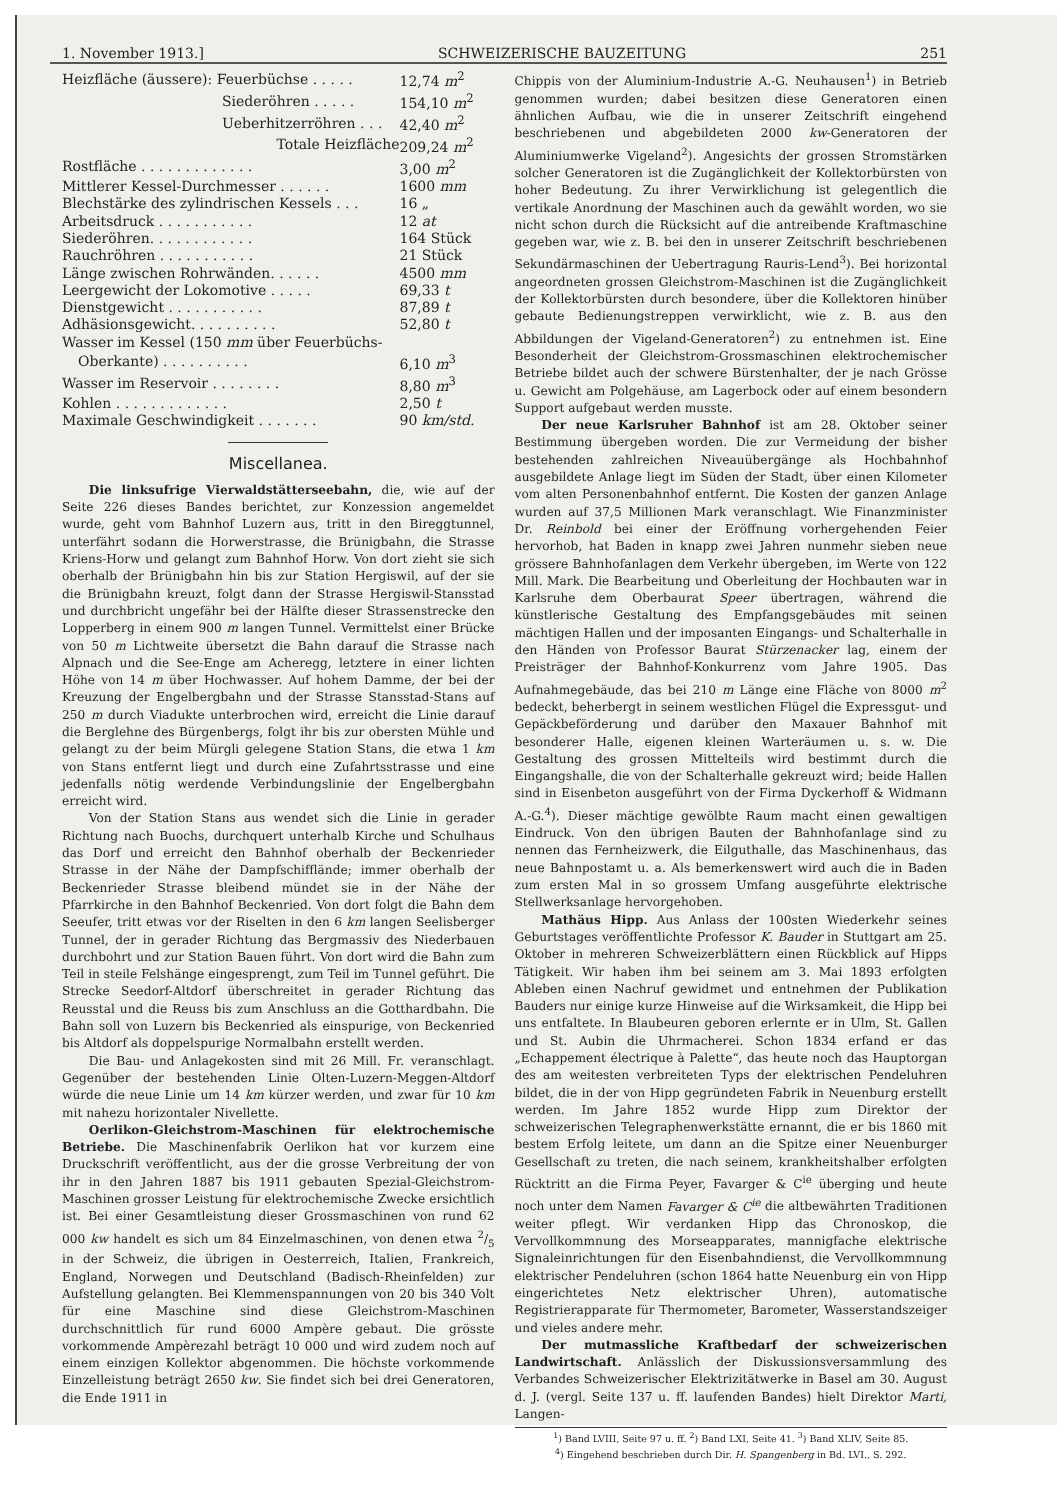1. November 1913.] SCHWEIZERISCHE BAUZEITUNG 251
| Heizfläche (äussere): Feuerbüchse . . . . . | 12,74 m<sup>2</sup> |
| Siederöhren . . . . . | 154,10 m<sup>2</sup> |
| Ueberhitzerröhren . . . | 42,40 m<sup>2</sup> |
| Totale Heizfläche | 209,24 m<sup>2</sup> |
| Rostfläche . . . . . . . . . . . . . | 3,00 m<sup>2</sup> |
| Mittlerer Kessel-Durchmesser . . . . . . | 1600 mm |
| Blechstärke des zylindrischen Kessels . . . | 16 „ |
| Arbeitsdruck . . . . . . . . . . . | 12 at |
| Siederöhren. . . . . . . . . . . . | 164 Stück |
| Rauchröhren . . . . . . . . . . . | 21 Stück |
| Länge zwischen Rohrwänden. . . . . . | 4500 mm |
| Leergewicht der Lokomotive . . . . . | 69,33 t |
| Dienstgewicht . . . . . . . . . . . | 87,89 t |
| Adhäsionsgewicht. . . . . . . . . . | 52,80 t |
| Wasser im Kessel (150 mm über Feuerbüchs- | |
| Oberkante) . . . . . . . . . . | 6,10 m<sup>3</sup> |
| Wasser im Reservoir . . . . . . . . | 8,80 m<sup>3</sup> |
| Kohlen . . . . . . . . . . . . . | 2,50 t |
| Maximale Geschwindigkeit . . . . . . . | 90 km/std. |
Miscellanea.
Die linksufrige Vierwaldstätterseebahn, die, wie auf der Seite 226 dieses Bandes berichtet, zur Konzession angemeldet wurde, geht vom Bahnhof Luzern aus, tritt in den Bireggtunnel, unterfährt sodann die Horwerstrasse, die Brünigbahn, die Strasse Kriens-Horw und gelangt zum Bahnhof Horw. Von dort zieht sie sich oberhalb der Brünigbahn hin bis zur Station Hergiswil, auf der sie die Brünigbahn kreuzt, folgt dann der Strasse Hergiswil-Stansstad und durchbricht ungefähr bei der Hälfte dieser Strassenstrecke den Lopperberg in einem 900 m langen Tunnel. Vermittelst einer Brücke von 50 m Lichtweite übersetzt die Bahn darauf die Strasse nach Alpnach und die See-Enge am Acheregg, letztere in einer lichten Höhe von 14 m über Hochwasser. Auf hohem Damme, der bei der Kreuzung der Engelbergbahn und der Strasse Stansstad-Stans auf 250 m durch Viadukte unterbrochen wird, erreicht die Linie darauf die Berglehne des Bürgenbergs, folgt ihr bis zur obersten Mühle und gelangt zu der beim Mürgli gelegene Station Stans, die etwa 1 km von Stans entfernt liegt und durch eine Zufahrtsstrasse und eine jedenfalls nötig werdende Verbindungslinie der Engelbergbahn erreicht wird.
Von der Station Stans aus wendet sich die Linie in gerader Richtung nach Buochs, durchquert unterhalb Kirche und Schulhaus das Dorf und erreicht den Bahnhof oberhalb der Beckenrieder Strasse in der Nähe der Dampfschifflände; immer oberhalb der Beckenrieder Strasse bleibend mündet sie in der Nähe der Pfarrkirche in den Bahnhof Beckenried. Von dort folgt die Bahn dem Seeufer, tritt etwas vor der Riselten in den 6 km langen Seelisberger Tunnel, der in gerader Richtung das Bergmassiv des Niederbauen durchbohrt und zur Station Bauen führt. Von dort wird die Bahn zum Teil in steile Felshänge eingesprengt, zum Teil im Tunnel geführt. Die Strecke Seedorf-Altdorf überschreitet in gerader Richtung das Reusstal und die Reuss bis zum Anschluss an die Gotthardbahn. Die Bahn soll von Luzern bis Beckenried als einspurige, von Beckenried bis Altdorf als doppelspurige Normalbahn erstellt werden.
Die Bau- und Anlagekosten sind mit 26 Mill. Fr. veranschlagt. Gegenüber der bestehenden Linie Olten-Luzern-Meggen-Altdorf würde die neue Linie um 14 km kürzer werden, und zwar für 10 km mit nahezu horizontaler Nivellette.
Oerlikon-Gleichstrom-Maschinen für elektrochemische Betriebe. Die Maschinenfabrik Oerlikon hat vor kurzem eine Druckschrift veröffentlicht, aus der die grosse Verbreitung der von ihr in den Jahren 1887 bis 1911 gebauten Spezial-Gleichstrom-Maschinen grosser Leistung für elektrochemische Zwecke ersichtlich ist. Bei einer Gesamtleistung dieser Grossmaschinen von rund 62 000 kw handelt es sich um 84 Einzelmaschinen, von denen etwa 2/5 in der Schweiz, die übrigen in Oesterreich, Italien, Frankreich, England, Norwegen und Deutschland (Badisch-Rheinfelden) zur Aufstellung gelangten. Bei Klemmenspannungen von 20 bis 340 Volt für eine Maschine sind diese Gleichstrom-Maschinen durchschnittlich für rund 6000 Ampère gebaut. Die grösste vorkommende Ampèrezahl beträgt 10 000 und wird zudem noch auf einem einzigen Kollektor abgenommen. Die höchste vorkommende Einzelleistung beträgt 2650 kw. Sie findet sich bei drei Generatoren, die Ende 1911 in
Chippis von der Aluminium-Industrie A.-G. Neuhausen<sup>1</sup>) in Betrieb genommen wurden; dabei besitzen diese Generatoren einen ähnlichen Aufbau, wie die in unserer Zeitschrift eingehend beschriebenen und abgebildeten 2000 kw-Generatoren der Aluminiumwerke Vigeland<sup>2</sup>). Angesichts der grossen Stromstärken solcher Generatoren ist die Zugänglichkeit der Kollektorbürsten von hoher Bedeutung. Zu ihrer Verwirklichung ist gelegentlich die vertikale Anordnung der Maschinen auch da gewählt worden, wo sie nicht schon durch die Rücksicht auf die antreibende Kraftmaschine gegeben war, wie z. B. bei den in unserer Zeitschrift beschriebenen Sekundärmaschinen der Uebertragung Rauris-Lend<sup>3</sup>). Bei horizontal angeordneten grossen Gleichstrom-Maschinen ist die Zugänglichkeit der Kollektorbürsten durch besondere, über die Kollektoren hinüber gebaute Bedienungstreppen verwirklicht, wie z. B. aus den Abbildungen der Vigeland-Generatoren<sup>2</sup>) zu entnehmen ist. Eine Besonderheit der Gleichstrom-Grossmaschinen elektrochemischer Betriebe bildet auch der schwere Bürstenhalter, der je nach Grösse u. Gewicht am Polgehäuse, am Lagerbock oder auf einem besondern Support aufgebaut werden musste.
Der neue Karlsruher Bahnhof ist am 28. Oktober seiner Bestimmung übergeben worden. Die zur Vermeidung der bisher bestehenden zahlreichen Niveauübergänge als Hochbahnhof ausgebildete Anlage liegt im Süden der Stadt, über einen Kilometer vom alten Personenbahnhof entfernt. Die Kosten der ganzen Anlage wurden auf 37,5 Millionen Mark veranschlagt. Wie Finanzminister Dr. Reinbold bei einer der Eröffnung vorhergehenden Feier hervorhob, hat Baden in knapp zwei Jahren nunmehr sieben neue grössere Bahnhofanlagen dem Verkehr übergeben, im Werte von 122 Mill. Mark. Die Bearbeitung und Oberleitung der Hochbauten war in Karlsruhe dem Oberbaurat Speer übertragen, während die künstlerische Gestaltung des Empfangsgebäudes mit seinen mächtigen Hallen und der imposanten Eingangs- und Schalterhalle in den Händen von Professor Baurat Stürzenacker lag, einem der Preisträger der Bahnhof-Konkurrenz vom Jahre 1905. Das Aufnahmegebäude, das bei 210 m Länge eine Fläche von 8000 m<sup>2</sup> bedeckt, beherbergt in seinem westlichen Flügel die Expressgut- und Gepäckbeförderung und darüber den Maxauer Bahnhof mit besonderer Halle, eigenen kleinen Warteräumen u. s. w. Die Gestaltung des grossen Mittelteils wird bestimmt durch die Eingangshalle, die von der Schalterhalle gekreuzt wird; beide Hallen sind in Eisenbeton ausgeführt von der Firma Dyckerhoff & Widmann A.-G.<sup>4</sup>). Dieser mächtige gewölbte Raum macht einen gewaltigen Eindruck. Von den übrigen Bauten der Bahnhofanlage sind zu nennen das Fernheizwerk, die Eilguthalle, das Maschinenhaus, das neue Bahnpostamt u. a. Als bemerkenswert wird auch die in Baden zum ersten Mal in so grossem Umfang ausgeführte elektrische Stellwerksanlage hervorgehoben.
Mathäus Hipp. Aus Anlass der 100sten Wiederkehr seines Geburtstages veröffentlichte Professor K. Bauder in Stuttgart am 25. Oktober in mehreren Schweizerblättern einen Rückblick auf Hipps Tätigkeit. Wir haben ihm bei seinem am 3. Mai 1893 erfolgten Ableben einen Nachruf gewidmet und entnehmen der Publikation Bauders nur einige kurze Hinweise auf die Wirksamkeit, die Hipp bei uns entfaltete. In Blaubeuren geboren erlernte er in Ulm, St. Gallen und St. Aubin die Uhrmacherei. Schon 1834 erfand er das „Echappement électrique à Palette“, das heute noch das Hauptorgan des am weitesten verbreiteten Typs der elektrischen Pendeluhren bildet, die in der von Hipp gegründeten Fabrik in Neuenburg erstellt werden. Im Jahre 1852 wurde Hipp zum Direktor der schweizerischen Telegraphenwerkstätte ernannt, die er bis 1860 mit bestem Erfolg leitete, um dann an die Spitze einer Neuenburger Gesellschaft zu treten, die nach seinem, krankheitshalber erfolgten Rücktritt an die Firma Peyer, Favarger & C<sup>ie</sup> überging und heute noch unter dem Namen Favarger & C<sup>ie</sup> die altbewährten Traditionen weiter pflegt. Wir verdanken Hipp das Chronoskop, die Vervollkommnung des Morseapparates, mannigfache elektrische Signaleinrichtungen für den Eisenbahndienst, die Vervollkommnung elektrischer Pendeluhren (schon 1864 hatte Neuenburg ein von Hipp eingerichtetes Netz elektrischer Uhren), automatische Registrierapparate für Thermometer, Barometer, Wasserstandszeiger und vieles andere mehr.
Der mutmassliche Kraftbedarf der schweizerischen Landwirtschaft. Anlässlich der Diskussionsversammlung des Verbandes Schweizerischer Elektrizitätwerke in Basel am 30. August d. J. (vergl. Seite 137 u. ff. laufenden Bandes) hielt Direktor Marti, Langen-
<sup>1</sup>) Band LVIII, Seite 97 u. ff. <sup>2</sup>) Band LXI, Seite 41. <sup>3</sup>) Band XLIV, Seite 85.
<sup>4</sup>) Eingehend beschrieben durch Dir. H. Spangenberg in Bd. LVI., S. 292.